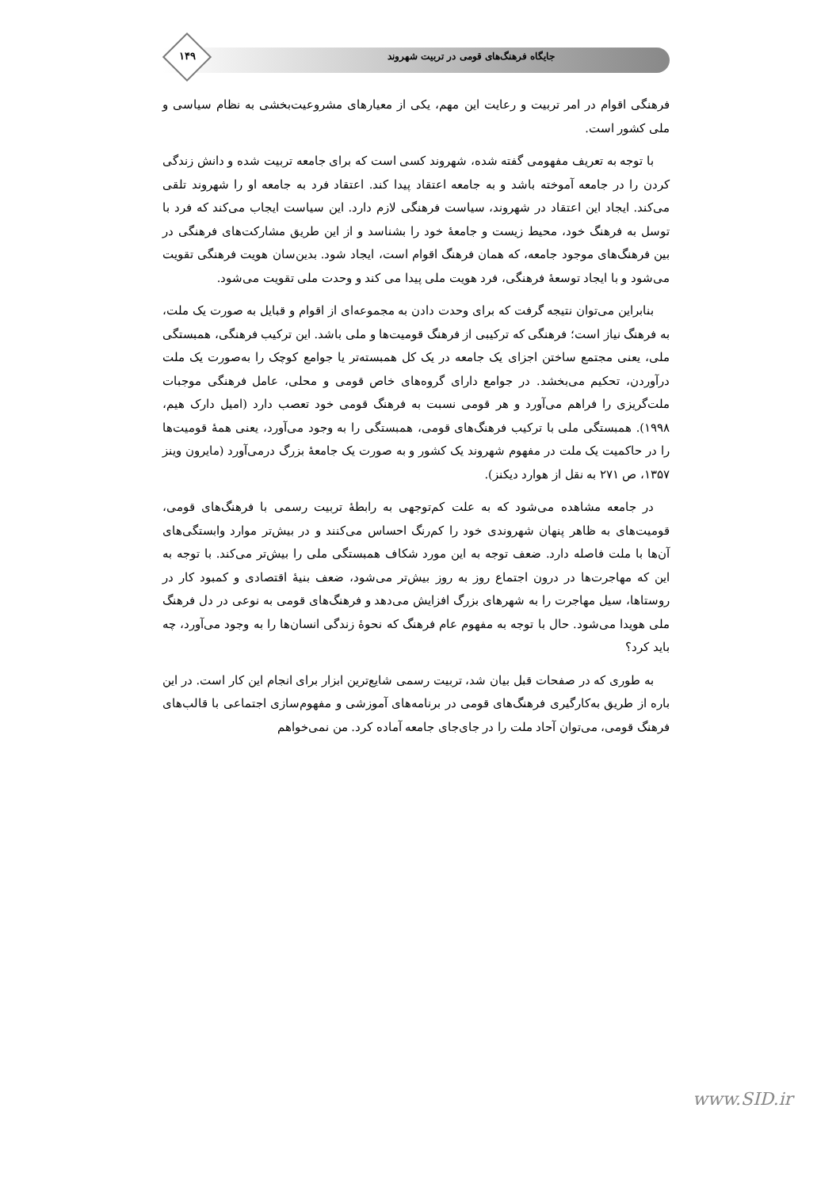۱۴۹ جایگاه فرهنگ‌های قومی در تربیت شهروند
فرهنگی اقوام در امر تربیت و رعایت این مهم، یکی از معیارهای مشروعیت‌بخشی به نظام سیاسی و ملی کشور است.
با توجه به تعریف مفهومی گفته شده، شهروند کسی است که برای جامعه تربیت شده و دانش زندگی کردن را در جامعه آموخته باشد و به جامعه اعتقاد پیدا کند. اعتقاد فرد به جامعه او را شهروند تلقی می‌کند. ایجاد این اعتقاد در شهروند، سیاست فرهنگی لازم دارد. این سیاست ایجاب می‌کند که فرد با توسل به فرهنگ خود، محیط زیست و جامعهٔ خود را بشناسد و از این طریق مشارکت‌های فرهنگی در بین فرهنگ‌های موجود جامعه، که همان فرهنگ اقوام است، ایجاد شود. بدین‌سان هویت فرهنگی تقویت می‌شود و با ایجاد توسعهٔ فرهنگی، فرد هویت ملی پیدا می کند و وحدت ملی تقویت می‌شود.
بنابراین می‌توان نتیجه گرفت که برای وحدت دادن به مجموعه‌ای از اقوام و قبایل به صورت یک ملت، به فرهنگ نیاز است؛ فرهنگی که ترکیبی از فرهنگ قومیت‌ها و ملی باشد. این ترکیب فرهنگی، همبستگی ملی، یعنی مجتمع ساختن اجزای یک جامعه در یک کل همبسته‌تر یا جوامع کوچک را به‌صورت یک ملت درآوردن، تحکیم می‌بخشد. در جوامع دارای گروه‌های خاص قومی و محلی، عامل فرهنگی موجبات ملت‌گریزی را فراهم می‌آورد و هر قومی نسبت به فرهنگ قومی خود تعصب دارد (امیل دارک هیم، ۱۹۹۸). همبستگی ملی با ترکیب فرهنگ‌های قومی، همبستگی را به وجود می‌آورد، یعنی همهٔ قومیت‌ها را در حاکمیت یک ملت در مفهوم شهروند یک کشور و به صورت یک جامعهٔ بزرگ درمی‌آورد (مایرون وینز ۱۳۵۷، ص ۲۷۱ به نقل از هوارد دیکنز).
در جامعه مشاهده می‌شود که به علت کم‌توجهی به رابطهٔ تربیت رسمی با فرهنگ‌های قومی، قومیت‌های به ظاهر پنهان شهروندی خود را کم‌رنگ احساس می‌کنند و در بیش‌تر موارد وابستگی‌های آن‌ها با ملت فاصله دارد. ضعف توجه به این مورد شکاف همبستگی ملی را بیش‌تر می‌کند. با توجه به این که مهاجرت‌ها در درون اجتماع روز به روز بیش‌تر می‌شود، ضعف بنیهٔ اقتصادی و کمبود کار در روستاها، سیل مهاجرت را به شهرهای بزرگ افزایش می‌دهد و فرهنگ‌های قومی به نوعی در دل فرهنگ ملی هویدا می‌شود. حال با توجه به مفهوم عام فرهنگ که نحوهٔ زندگی انسان‌ها را به وجود می‌آورد، چه باید کرد؟
به طوری که در صفحات قبل بیان شد، تربیت رسمی شایع‌ترین ابزار برای انجام این کار است. در این باره از طریق به‌کارگیری فرهنگ‌های قومی در برنامه‌های آموزشی و مفهوم‌سازی اجتماعی با قالب‌های فرهنگ قومی، می‌توان آحاد ملت را در جای‌جای جامعه آماده کرد. من نمی‌خواهم
www.SID.ir